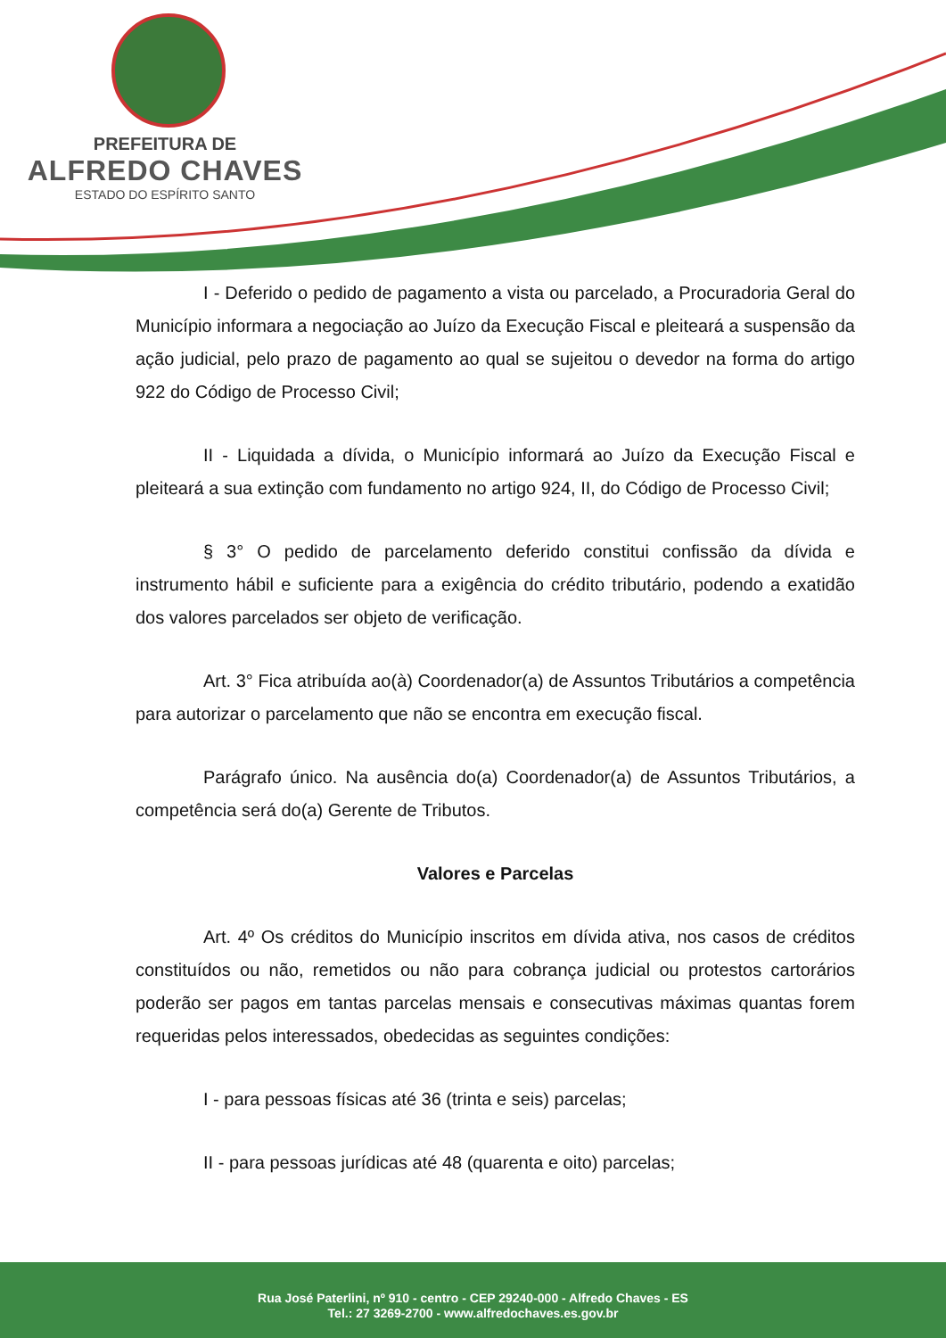PREFEITURA DE
ALFREDO CHAVES
ESTADO DO ESPÍRITO SANTO
I - Deferido o pedido de pagamento a vista ou parcelado, a Procuradoria Geral do Município informara a negociação ao Juízo da Execução Fiscal e pleiteará a suspensão da ação judicial, pelo prazo de pagamento ao qual se sujeitou o devedor na forma do artigo 922 do Código de Processo Civil;
II - Liquidada a dívida, o Município informará ao Juízo da Execução Fiscal e pleiteará a sua extinção com fundamento no artigo 924, II, do Código de Processo Civil;
§ 3° O pedido de parcelamento deferido constitui confissão da dívida e instrumento hábil e suficiente para a exigência do crédito tributário, podendo a exatidão dos valores parcelados ser objeto de verificação.
Art. 3° Fica atribuída ao(à) Coordenador(a) de Assuntos Tributários a competência para autorizar o parcelamento que não se encontra em execução fiscal.
Parágrafo único. Na ausência do(a) Coordenador(a) de Assuntos Tributários, a competência será do(a) Gerente de Tributos.
Valores e Parcelas
Art. 4º Os créditos do Município inscritos em dívida ativa, nos casos de créditos constituídos ou não, remetidos ou não para cobrança judicial ou protestos cartorários poderão ser pagos em tantas parcelas mensais e consecutivas máximas quantas forem requeridas pelos interessados, obedecidas as seguintes condições:
I - para pessoas físicas até 36 (trinta e seis) parcelas;
II - para pessoas jurídicas até 48 (quarenta e oito) parcelas;
Rua José Paterlini, nº 910 - centro - CEP 29240-000 - Alfredo Chaves - ES
Tel.: 27 3269-2700 - www.alfredochaves.es.gov.br